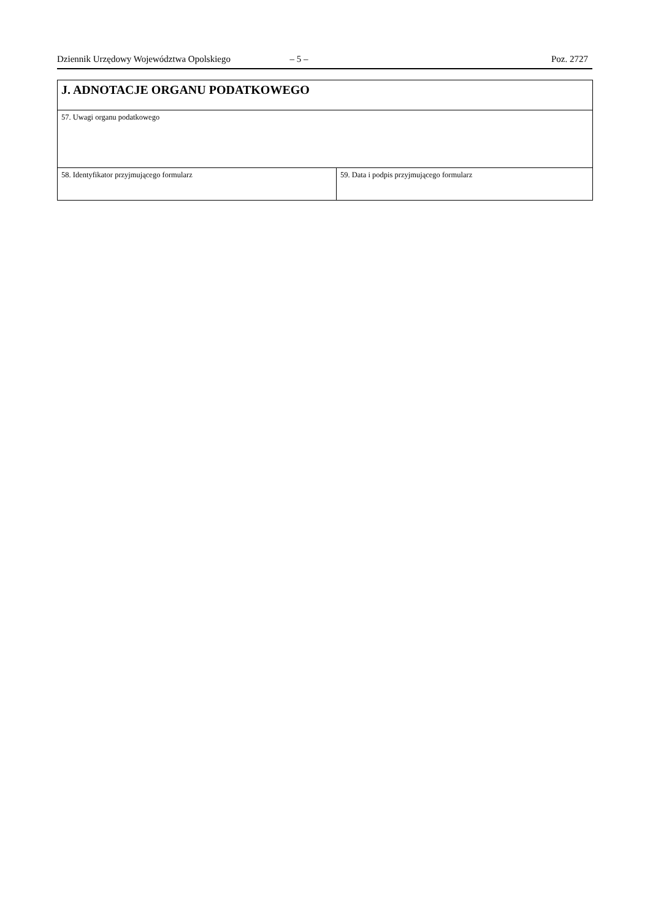Dziennik Urzędowy Województwa Opolskiego – 5 – Poz. 2727
| J. ADNOTACJE ORGANU PODATKOWEGO | |
| 57. Uwagi organu podatkowego | |
| 58. Identyfikator przyjmującego formularz | 59. Data i podpis przyjmującego formularz |